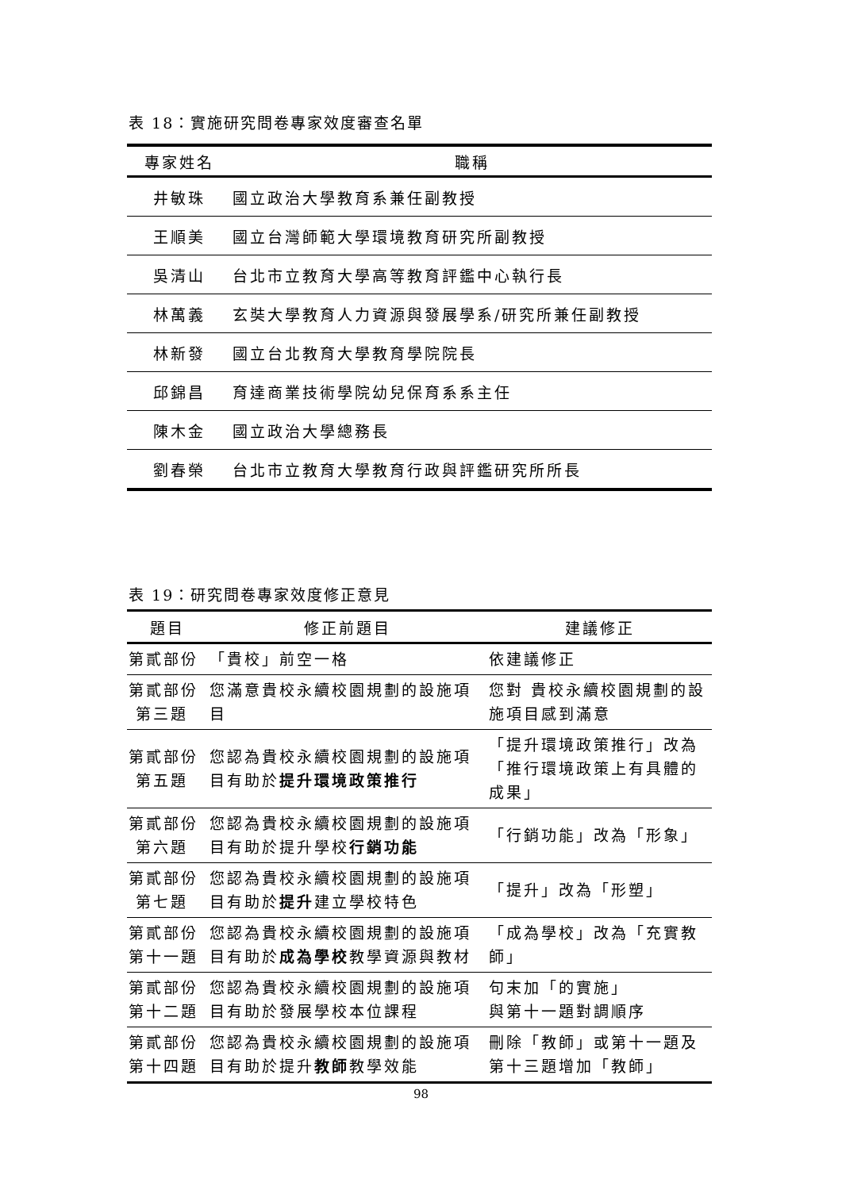表 18：實施研究問卷專家效度審查名單
| 專家姓名 | 職稱 |
| --- | --- |
| 井敏珠 | 國立政治大學教育系兼任副教授 |
| 王順美 | 國立台灣師範大學環境教育研究所副教授 |
| 吳清山 | 台北市立教育大學高等教育評鑑中心執行長 |
| 林萬義 | 玄奘大學教育人力資源與發展學系/研究所兼任副教授 |
| 林新發 | 國立台北教育大學教育學院院長 |
| 邱錦昌 | 育達商業技術學院幼兒保育系系主任 |
| 陳木金 | 國立政治大學總務長 |
| 劉春榮 | 台北市立教育大學教育行政與評鑑研究所所長 |
表 19：研究問卷專家效度修正意見
| 題目 | 修正前題目 | 建議修正 |
| --- | --- | --- |
| 第貳部份 | 「貴校」前空一格 | 依建議修正 |
| 第貳部份 第三題 | 您滿意貴校永續校園規劃的設施項目 | 您對 貴校永續校園規劃的設施項目感到滿意 |
| 第貳部份 第五題 | 您認為貴校永續校園規劃的設施項目有助於 提升環境政策推行 | 「提升環境政策推行」改為「推行環境政策上有具體的成果」 |
| 第貳部份 第六題 | 您認為貴校永續校園規劃的設施項目有助於提升學校 行銷功能 | 「行銷功能」改為「形象」 |
| 第貳部份 第七題 | 您認為貴校永續校園規劃的設施項目有助於 提升 建立學校特色 | 「提升」改為「形塑」 |
| 第貳部份 第十一題 | 您認為貴校永續校園規劃的設施項目有助於 成為學校 教學資源與教材 | 「成為學校」改為「充實教師」 |
| 第貳部份 第十二題 | 您認為貴校永續校園規劃的設施項目有助於發展學校本位課程 | 句末加「的實施」 與第十一題對調順序 |
| 第貳部份 第十四題 | 您認為貴校永續校園規劃的設施項目有助於提升 教師 教學效能 | 刪除「教師」或第十一題及第十三題增加「教師」 |
98